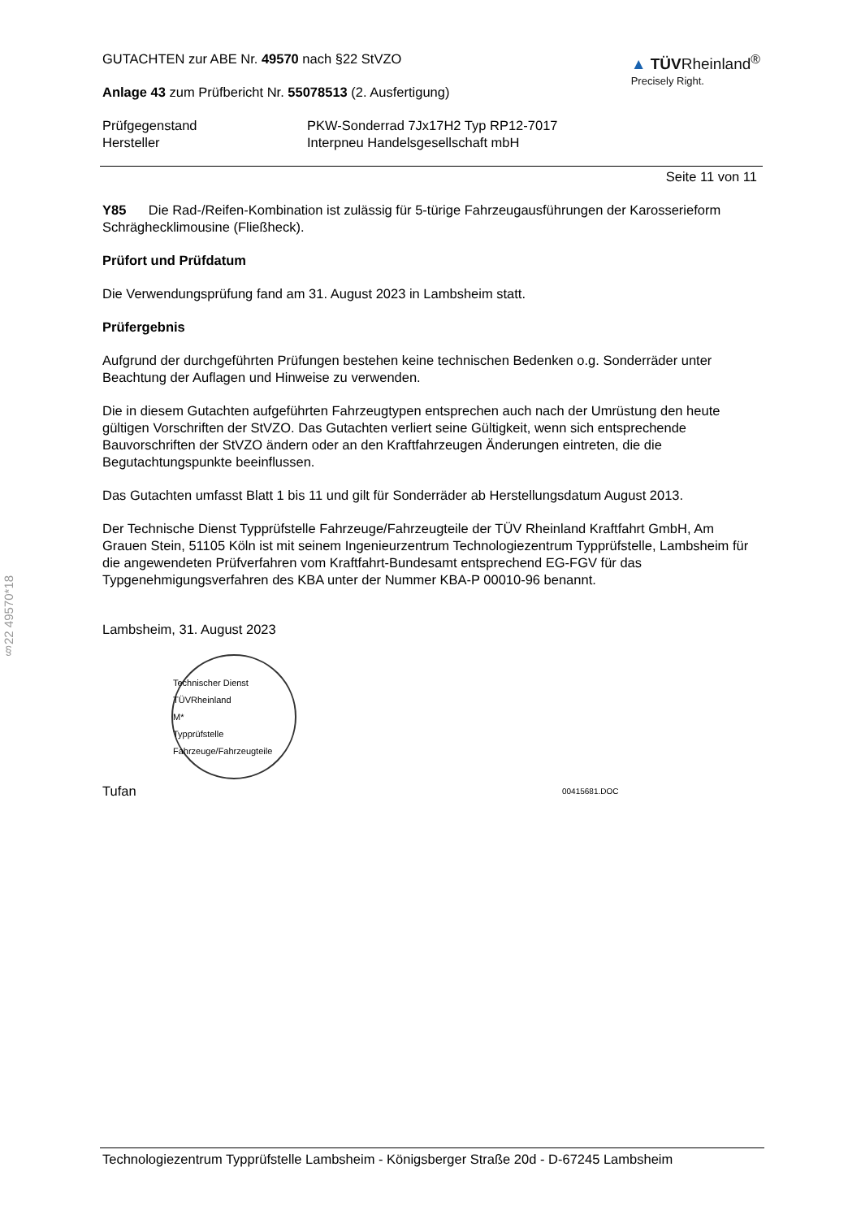§22 49570*18
GUTACHTEN zur ABE Nr. 49570 nach §22 StVZO
Anlage 43 zum Prüfbericht Nr. 55078513 (2. Ausfertigung)
▲ TÜVRheinland<sup>®</sup>
Precisely Right.
Prüfgegenstand PKW-Sonderrad 7Jx17H2 Typ RP12-7017
Hersteller Interpneu Handelsgesellschaft mbH
Seite 11 von 11
Y85 Die Rad-/Reifen-Kombination ist zulässig für 5-türige Fahrzeugausführungen der Karosserieform Schräghecklimousine (Fließheck).
Prüfort und Prüfdatum
Die Verwendungsprüfung fand am 31. August 2023 in Lambsheim statt.
Prüfergebnis
Aufgrund der durchgeführten Prüfungen bestehen keine technischen Bedenken o.g. Sonderräder unter Beachtung der Auflagen und Hinweise zu verwenden.
Die in diesem Gutachten aufgeführten Fahrzeugtypen entsprechen auch nach der Umrüstung den heute gültigen Vorschriften der StVZO. Das Gutachten verliert seine Gültigkeit, wenn sich entsprechende Bauvorschriften der StVZO ändern oder an den Kraftfahrzeugen Änderungen eintreten, die die Begutachtungspunkte beeinflussen.
Das Gutachten umfasst Blatt 1 bis 11 und gilt für Sonderräder ab Herstellungsdatum August 2013.
Der Technische Dienst Typprüfstelle Fahrzeuge/Fahrzeugteile der TÜV Rheinland Kraftfahrt GmbH, Am Grauen Stein, 51105 Köln ist mit seinem Ingenieurzentrum Technologiezentrum Typprüfstelle, Lambsheim für die angewendeten Prüfverfahren vom Kraftfahrt-Bundesamt entsprechend EG-FGV für das Typgenehmigungsverfahren des KBA unter der Nummer KBA-P 00010-96 benannt.
Lambsheim, 31. August 2023
Technischer Dienst
TÜVRheinland
M*
Typprüfstelle Fahrzeuge/Fahrzeugteile
Tufan 00415681.DOC
Technologiezentrum Typprüfstelle Lambsheim - Königsberger Straße 20d - D-67245 Lambsheim